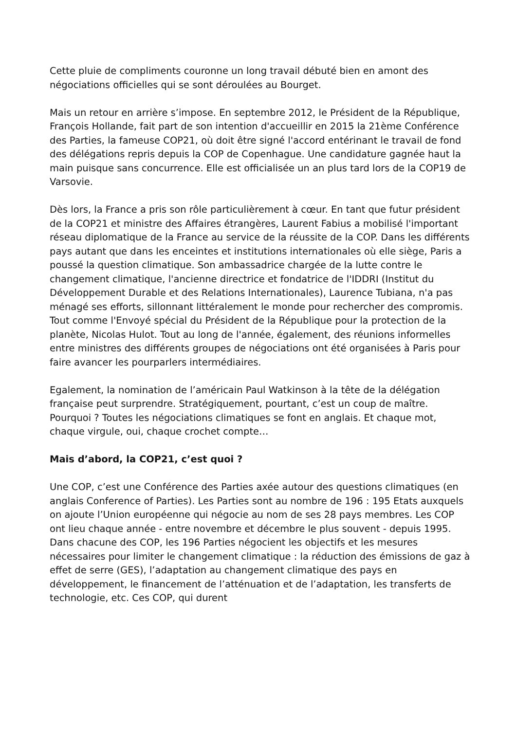Cette pluie de compliments couronne un long travail débuté bien en amont des négociations officielles qui se sont déroulées au Bourget.
Mais un retour en arrière s’impose. En septembre 2012, le Président de la République, François Hollande, fait part de son intention d'accueillir en 2015 la 21ème Conférence des Parties, la fameuse COP21, où doit être signé l'accord entérinant le travail de fond des délégations repris depuis la COP de Copenhague. Une candidature gagnée haut la main puisque sans concurrence. Elle est officialisée un an plus tard lors de la COP19 de Varsovie.
Dès lors, la France a pris son rôle particulièrement à cœur. En tant que futur président de la COP21 et ministre des Affaires étrangères, Laurent Fabius a mobilisé l'important réseau diplomatique de la France au service de la réussite de la COP. Dans les différents pays autant que dans les enceintes et institutions internationales où elle siège, Paris a poussé la question climatique. Son ambassadrice chargée de la lutte contre le changement climatique, l'ancienne directrice et fondatrice de l'IDDRI (Institut du Développement Durable et des Relations Internationales), Laurence Tubiana, n'a pas ménagé ses efforts, sillonnant littéralement le monde pour rechercher des compromis. Tout comme l'Envoyé spécial du Président de la République pour la protection de la planète, Nicolas Hulot. Tout au long de l'année, également, des réunions informelles entre ministres des différents groupes de négociations ont été organisées à Paris pour faire avancer les pourparlers intermédiaires.
Egalement, la nomination de l’américain Paul Watkinson à la tête de la délégation française peut surprendre. Stratégiquement, pourtant, c’est un coup de maître. Pourquoi ? Toutes les négociations climatiques se font en anglais. Et chaque mot, chaque virgule, oui, chaque crochet compte…
Mais d’abord, la COP21, c’est quoi ?
Une COP, c’est une Conférence des Parties axée autour des questions climatiques (en anglais Conference of Parties). Les Parties sont au nombre de 196 : 195 Etats auxquels on ajoute l’Union européenne qui négocie au nom de ses 28 pays membres. Les COP ont lieu chaque année - entre novembre et décembre le plus souvent - depuis 1995. Dans chacune des COP, les 196 Parties négocient les objectifs et les mesures nécessaires pour limiter le changement climatique : la réduction des émissions de gaz à effet de serre (GES), l’adaptation au changement climatique des pays en développement, le financement de l’atténuation et de l’adaptation, les transferts de technologie, etc. Ces COP, qui durent